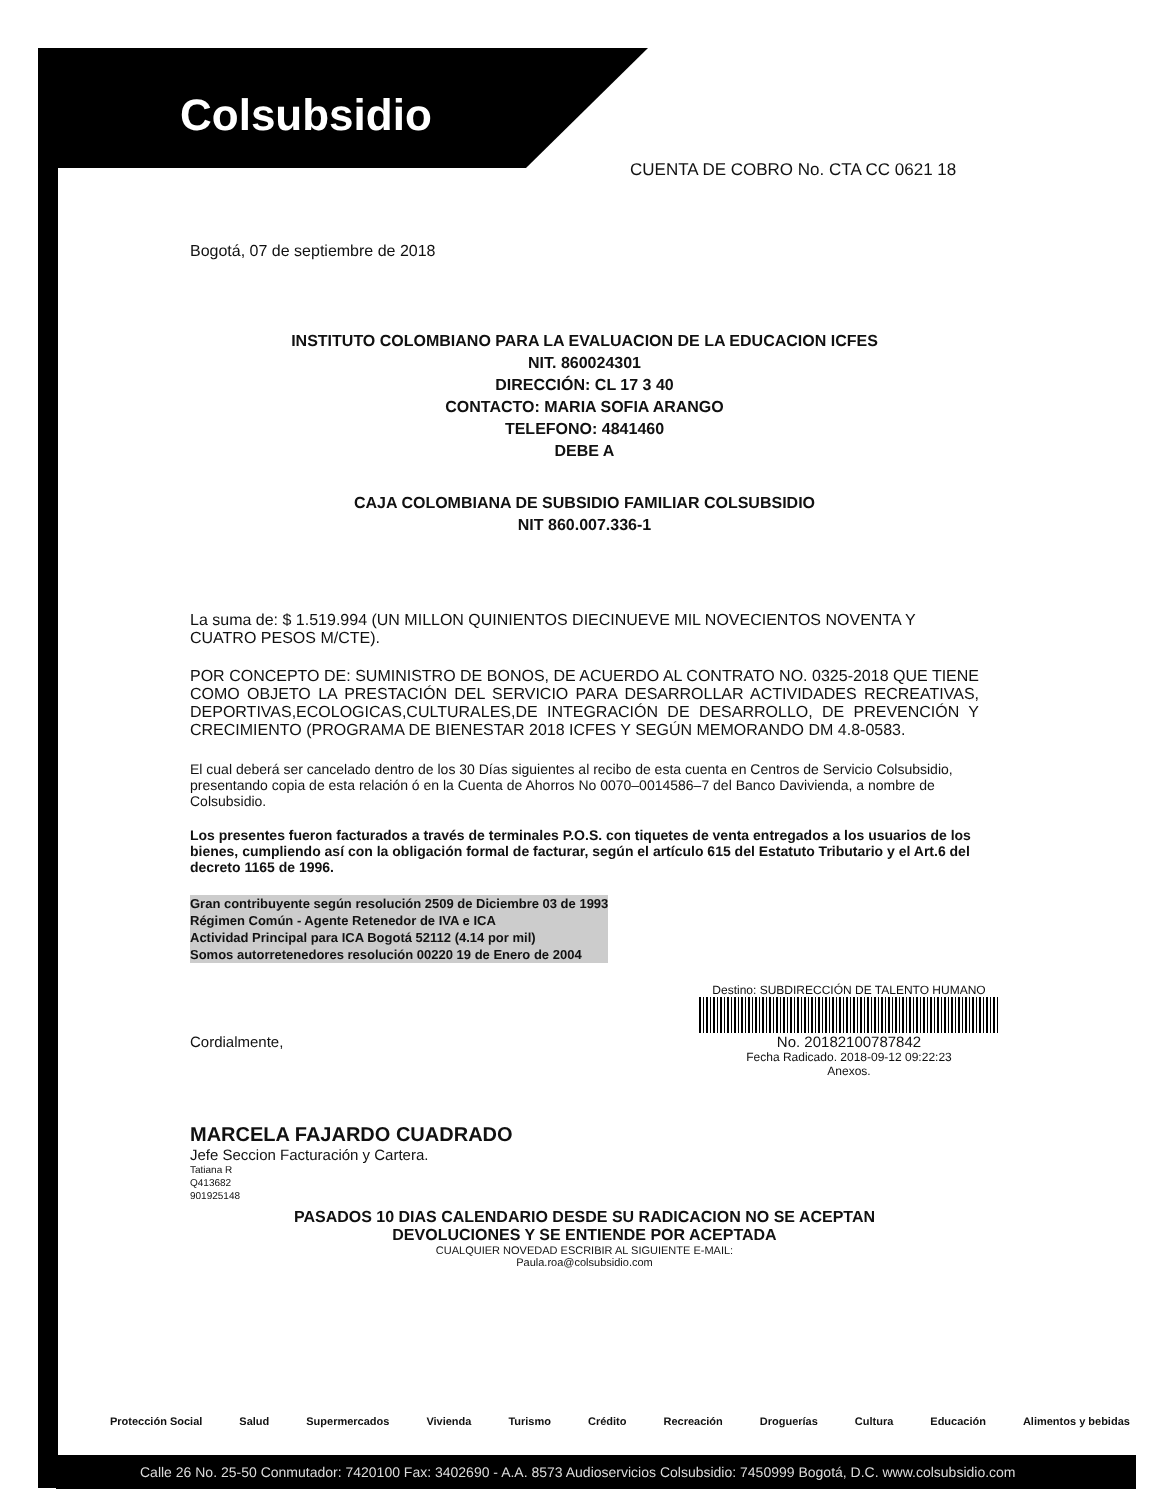Colsubsidio
CUENTA DE COBRO No. CTA CC 0621 18
Bogotá, 07 de septiembre de 2018
INSTITUTO COLOMBIANO PARA LA EVALUACION DE LA EDUCACION ICFES
NIT. 860024301
DIRECCIÓN: CL 17 3 40
CONTACTO: MARIA SOFIA ARANGO
TELEFONO: 4841460
DEBE A
CAJA COLOMBIANA DE SUBSIDIO FAMILIAR COLSUBSIDIO
NIT 860.007.336-1
La suma de: $ 1.519.994 (UN MILLON QUINIENTOS DIECINUEVE MIL NOVECIENTOS NOVENTA Y CUATRO PESOS M/CTE).
POR CONCEPTO DE: SUMINISTRO DE BONOS, DE ACUERDO AL CONTRATO NO. 0325-2018 QUE TIENE COMO OBJETO LA PRESTACIÓN DEL SERVICIO PARA DESARROLLAR ACTIVIDADES RECREATIVAS, DEPORTIVAS,ECOLOGICAS,CULTURALES,DE INTEGRACIÓN DE DESARROLLO, DE PREVENCIÓN Y CRECIMIENTO (PROGRAMA DE BIENESTAR 2018 ICFES Y SEGÚN MEMORANDO DM 4.8-0583.
El cual deberá ser cancelado dentro de los 30 Días siguientes al recibo de esta cuenta en Centros de Servicio Colsubsidio, presentando copia de esta relación ó en la Cuenta de Ahorros No 0070–0014586–7 del Banco Davivienda, a nombre de Colsubsidio.
Los presentes fueron facturados a través de terminales P.O.S. con tiquetes de venta entregados a los usuarios de los bienes, cumpliendo así con la obligación formal de facturar, según el artículo 615 del Estatuto Tributario y el Art.6 del decreto 1165 de 1996.
Gran contribuyente según resolución 2509 de Diciembre 03 de 1993
Régimen Común - Agente Retenedor de IVA e ICA
Actividad Principal para ICA Bogotá 52112 (4.14 por mil)
Somos autorretenedores resolución 00220 19 de Enero de 2004
Cordialmente,
Destino: SUBDIRECCIÓN DE TALENTO HUMANO
No. 20182100787842
Fecha Radicado. 2018-09-12 09:22:23
Anexos.
MARCELA FAJARDO CUADRADO
Jefe Seccion Facturación y Cartera.
Tatiana R
Q413682
901925148
PASADOS 10 DIAS CALENDARIO DESDE SU RADICACION NO SE ACEPTAN
DEVOLUCIONES Y SE ENTIENDE POR ACEPTADA
CUALQUIER NOVEDAD ESCRIBIR AL SIGUIENTE E-MAIL:
Paula.roa@colsubsidio.com
Protección Social Salud Supermercados Vivienda Turismo Crédito Recreación Droguerías Cultura Educación Alimentos y bebidas
Calle 26 No. 25-50 Conmutador: 7420100 Fax: 3402690 - A.A. 8573 Audioservicios Colsubsidio: 7450999 Bogotá, D.C. www.colsubsidio.com